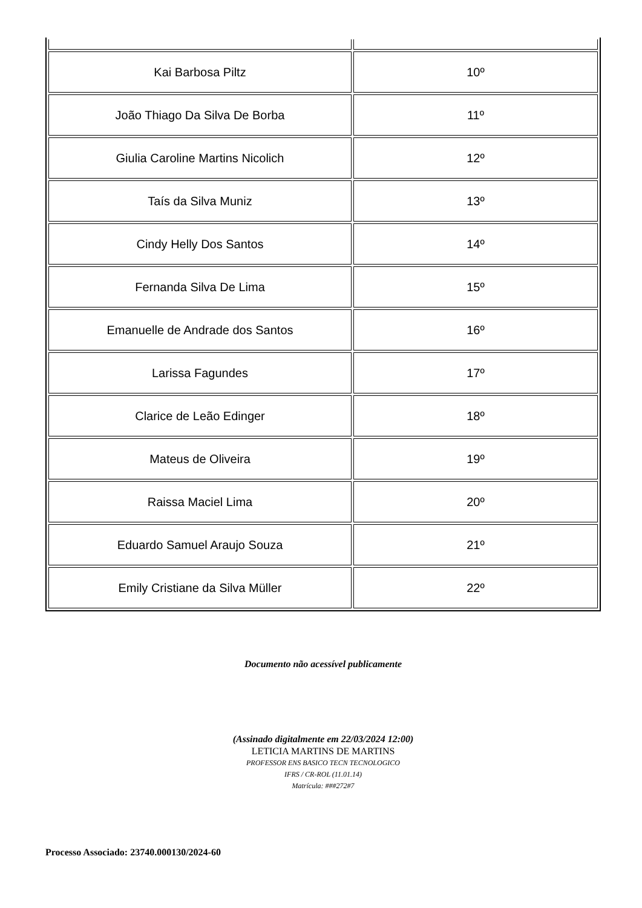| Kai Barbosa Piltz | 10º |
| João Thiago Da Silva De Borba | 11º |
| Giulia Caroline Martins Nicolich | 12º |
| Taís da Silva Muniz | 13º |
| Cindy Helly Dos Santos | 14º |
| Fernanda Silva De Lima | 15º |
| Emanuelle de Andrade dos Santos | 16º |
| Larissa Fagundes | 17º |
| Clarice de Leão Edinger | 18º |
| Mateus de Oliveira | 19º |
| Raissa Maciel Lima | 20º |
| Eduardo Samuel Araujo Souza | 21º |
| Emily Cristiane da Silva Müller | 22º |
Documento não acessível publicamente
(Assinado digitalmente em 22/03/2024 12:00)
LETICIA MARTINS DE MARTINS
PROFESSOR ENS BASICO TECN TECNOLOGICO
IFRS / CR-ROL (11.01.14)
Matrícula: ###272#7
Processo Associado: 23740.000130/2024-60